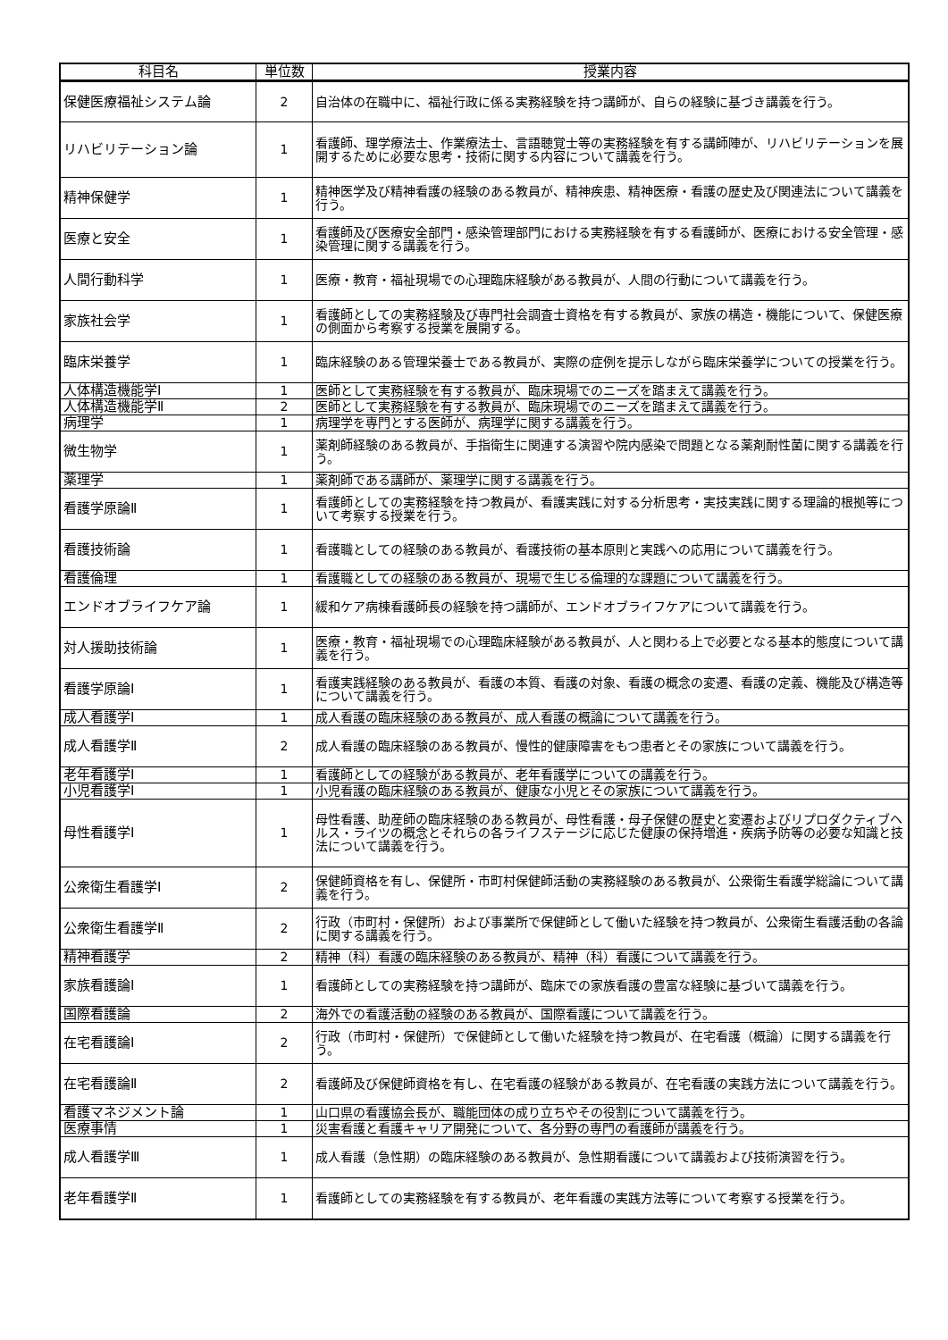| 科目名 | 単位数 | 授業内容 |
| --- | --- | --- |
| 保健医療福祉システム論 | 2 | 自治体の在職中に、福祉行政に係る実務経験を持つ講師が、自らの経験に基づき講義を行う。 |
| リハビリテーション論 | 1 | 看護師、理学療法士、作業療法士、言語聴覚士等の実務経験を有する講師陣が、リハビリテーションを展開するために必要な思考・技術に関する内容について講義を行う。 |
| 精神保健学 | 1 | 精神医学及び精神看護の経験のある教員が、精神疾患、精神医療・看護の歴史及び関連法について講義を行う。 |
| 医療と安全 | 1 | 看護師及び医療安全部門・感染管理部門における実務経験を有する看護師が、医療における安全管理・感染管理に関する講義を行う。 |
| 人間行動科学 | 1 | 医療・教育・福祉現場での心理臨床経験がある教員が、人間の行動について講義を行う。 |
| 家族社会学 | 1 | 看護師としての実務経験及び専門社会調査士資格を有する教員が、家族の構造・機能について、保健医療の側面から考察する授業を展開する。 |
| 臨床栄養学 | 1 | 臨床経験のある管理栄養士である教員が、実際の症例を提示しながら臨床栄養学についての授業を行う。 |
| 人体構造機能学Ⅰ | 1 | 医師として実務経験を有する教員が、臨床現場でのニーズを踏まえて講義を行う。 |
| 人体構造機能学Ⅱ | 2 | 医師として実務経験を有する教員が、臨床現場でのニーズを踏まえて講義を行う。 |
| 病理学 | 1 | 病理学を専門とする医師が、病理学に関する講義を行う。 |
| 微生物学 | 1 | 薬剤師経験のある教員が、手指衛生に関連する演習や院内感染で問題となる薬剤耐性菌に関する講義を行う。 |
| 薬理学 | 1 | 薬剤師である講師が、薬理学に関する講義を行う。 |
| 看護学原論Ⅱ | 1 | 看護師としての実務経験を持つ教員が、看護実践に対する分析思考・実技実践に関する理論的根拠等について考察する授業を行う。 |
| 看護技術論 | 1 | 看護職としての経験のある教員が、看護技術の基本原則と実践への応用について講義を行う。 |
| 看護倫理 | 1 | 看護職としての経験のある教員が、現場で生じる倫理的な課題について講義を行う。 |
| エンドオブライフケア論 | 1 | 緩和ケア病棟看護師長の経験を持つ講師が、エンドオブライフケアについて講義を行う。 |
| 対人援助技術論 | 1 | 医療・教育・福祉現場での心理臨床経験がある教員が、人と関わる上で必要となる基本的態度について講義を行う。 |
| 看護学原論Ⅰ | 1 | 看護実践経験のある教員が、看護の本質、看護の対象、看護の概念の変遷、看護の定義、機能及び構造等について講義を行う。 |
| 成人看護学Ⅰ | 1 | 成人看護の臨床経験のある教員が、成人看護の概論について講義を行う。 |
| 成人看護学Ⅱ | 2 | 成人看護の臨床経験のある教員が、慢性的健康障害をもつ患者とその家族について講義を行う。 |
| 老年看護学Ⅰ | 1 | 看護師としての経験がある教員が、老年看護学についての講義を行う。 |
| 小児看護学Ⅰ | 1 | 小児看護の臨床経験のある教員が、健康な小児とその家族について講義を行う。 |
| 母性看護学Ⅰ | 1 | 母性看護、助産師の臨床経験のある教員が、母性看護・母子保健の歴史と変遷およびリプロダクティブヘルス・ライツの概念とそれらの各ライフステージに応じた健康の保持増進・疾病予防等の必要な知識と技法について講義を行う。 |
| 公衆衛生看護学Ⅰ | 2 | 保健師資格を有し、保健所・市町村保健師活動の実務経験のある教員が、公衆衛生看護学総論について講義を行う。 |
| 公衆衛生看護学Ⅱ | 2 | 行政（市町村・保健所）および事業所で保健師として働いた経験を持つ教員が、公衆衛生看護活動の各論に関する講義を行う。 |
| 精神看護学 | 2 | 精神（科）看護の臨床経験のある教員が、精神（科）看護について講義を行う。 |
| 家族看護論Ⅰ | 1 | 看護師としての実務経験を持つ講師が、臨床での家族看護の豊富な経験に基づいて講義を行う。 |
| 国際看護論 | 2 | 海外での看護活動の経験のある教員が、国際看護について講義を行う。 |
| 在宅看護論Ⅰ | 2 | 行政（市町村・保健所）で保健師として働いた経験を持つ教員が、在宅看護（概論）に関する講義を行う。 |
| 在宅看護論Ⅱ | 2 | 看護師及び保健師資格を有し、在宅看護の経験がある教員が、在宅看護の実践方法について講義を行う。 |
| 看護マネジメント論 | 1 | 山口県の看護協会長が、職能団体の成り立ちやその役割について講義を行う。 |
| 医療事情 | 1 | 災害看護と看護キャリア開発について、各分野の専門の看護師が講義を行う。 |
| 成人看護学Ⅲ | 1 | 成人看護（急性期）の臨床経験のある教員が、急性期看護について講義および技術演習を行う。 |
| 老年看護学Ⅱ | 1 | 看護師としての実務経験を有する教員が、老年看護の実践方法等について考察する授業を行う。 |